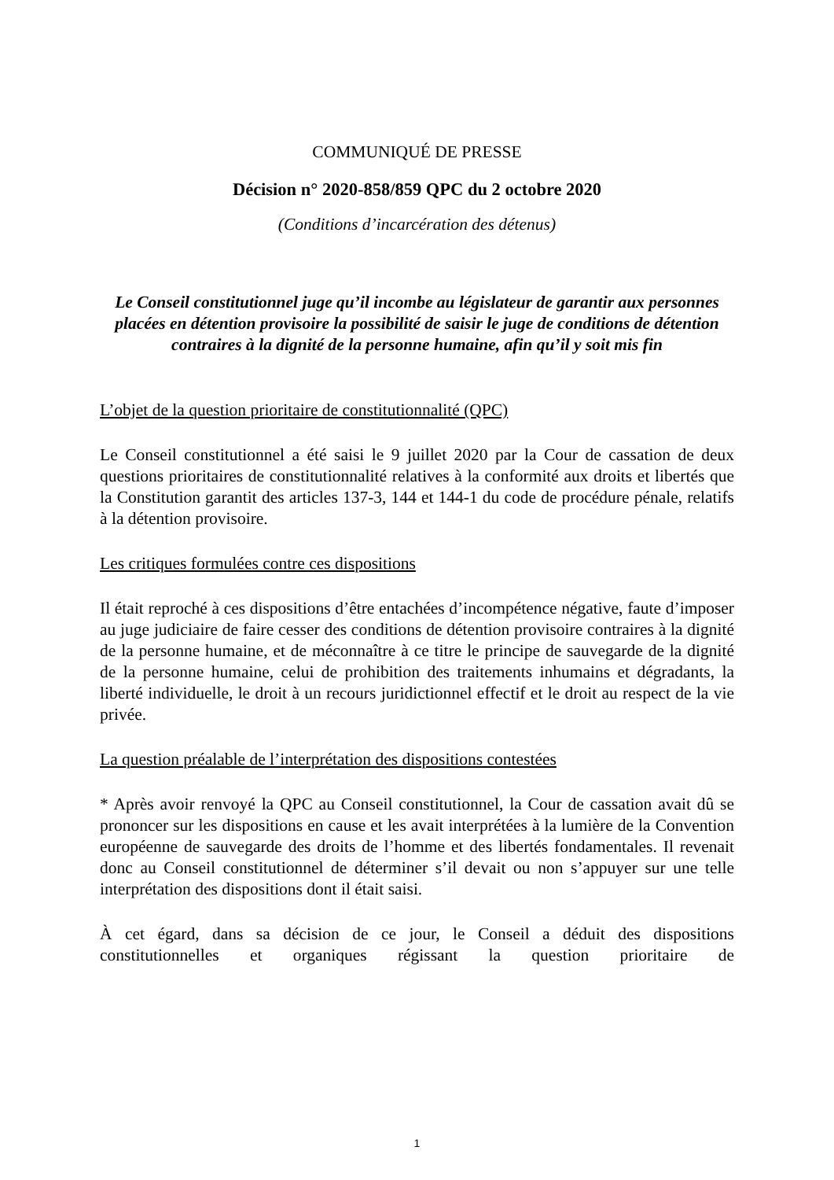COMMUNIQUÉ DE PRESSE
Décision n° 2020-858/859 QPC du 2 octobre 2020
(Conditions d’incarcération des détenus)
Le Conseil constitutionnel juge qu’il incombe au législateur de garantir aux personnes placées en détention provisoire la possibilité de saisir le juge de conditions de détention contraires à la dignité de la personne humaine, afin qu’il y soit mis fin
L’objet de la question prioritaire de constitutionnalité (QPC)
Le Conseil constitutionnel a été saisi le 9 juillet 2020 par la Cour de cassation de deux questions prioritaires de constitutionnalité relatives à la conformité aux droits et libertés que la Constitution garantit des articles 137-3, 144 et 144-1 du code de procédure pénale, relatifs à la détention provisoire.
Les critiques formulées contre ces dispositions
Il était reproché à ces dispositions d’être entachées d’incompétence négative, faute d’imposer au juge judiciaire de faire cesser des conditions de détention provisoire contraires à la dignité de la personne humaine, et de méconnaître à ce titre le principe de sauvegarde de la dignité de la personne humaine, celui de prohibition des traitements inhumains et dégradants, la liberté individuelle, le droit à un recours juridictionnel effectif et le droit au respect de la vie privée.
La question préalable de l’interprétation des dispositions contestées
* Après avoir renvoyé la QPC au Conseil constitutionnel, la Cour de cassation avait dû se prononcer sur les dispositions en cause et les avait interprétées à la lumière de la Convention européenne de sauvegarde des droits de l’homme et des libertés fondamentales. Il revenait donc au Conseil constitutionnel de déterminer s’il devait ou non s’appuyer sur une telle interprétation des dispositions dont il était saisi.
À cet égard, dans sa décision de ce jour, le Conseil a déduit des dispositions constitutionnelles et organiques régissant la question prioritaire de
1